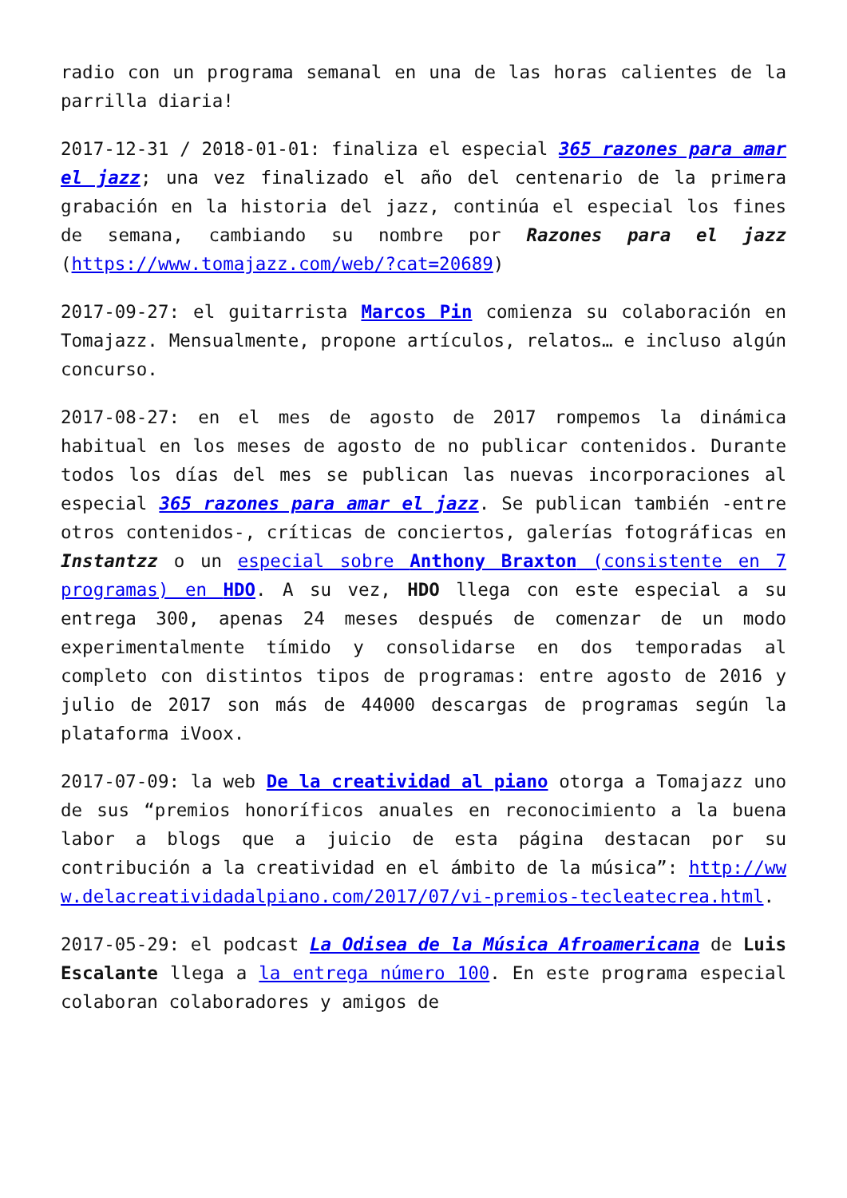radio con un programa semanal en una de las horas calientes de la parrilla diaria!
2017-12-31 / 2018-01-01: finaliza el especial 365 razones para amar el jazz; una vez finalizado el año del centenario de la primera grabación en la historia del jazz, continúa el especial los fines de semana, cambiando su nombre por Razones para el jazz (https://www.tomajazz.com/web/?cat=20689)
2017-09-27: el guitarrista Marcos Pin comienza su colaboración en Tomajazz. Mensualmente, propone artículos, relatos… e incluso algún concurso.
2017-08-27: en el mes de agosto de 2017 rompemos la dinámica habitual en los meses de agosto de no publicar contenidos. Durante todos los días del mes se publican las nuevas incorporaciones al especial 365 razones para amar el jazz. Se publican también -entre otros contenidos-, críticas de conciertos, galerías fotográficas en Instantzz o un especial sobre Anthony Braxton (consistente en 7 programas) en HDO. A su vez, HDO llega con este especial a su entrega 300, apenas 24 meses después de comenzar de un modo experimentalmente tímido y consolidarse en dos temporadas al completo con distintos tipos de programas: entre agosto de 2016 y julio de 2017 son más de 44000 descargas de programas según la plataforma iVoox.
2017-07-09: la web De la creatividad al piano otorga a Tomajazz uno de sus “premios honoríficos anuales en reconocimiento a la buena labor a blogs que a juicio de esta página destacan por su contribución a la creatividad en el ámbito de la música”: http://www.delacreatividadalpiano.com/2017/07/vi-premios-teclea­tecrea.html.
2017-05-29: el podcast La Odisea de la Música Afroamericana de Luis Escalante llega a la entrega número 100. En este programa especial colaboran colaboradores y amigos de